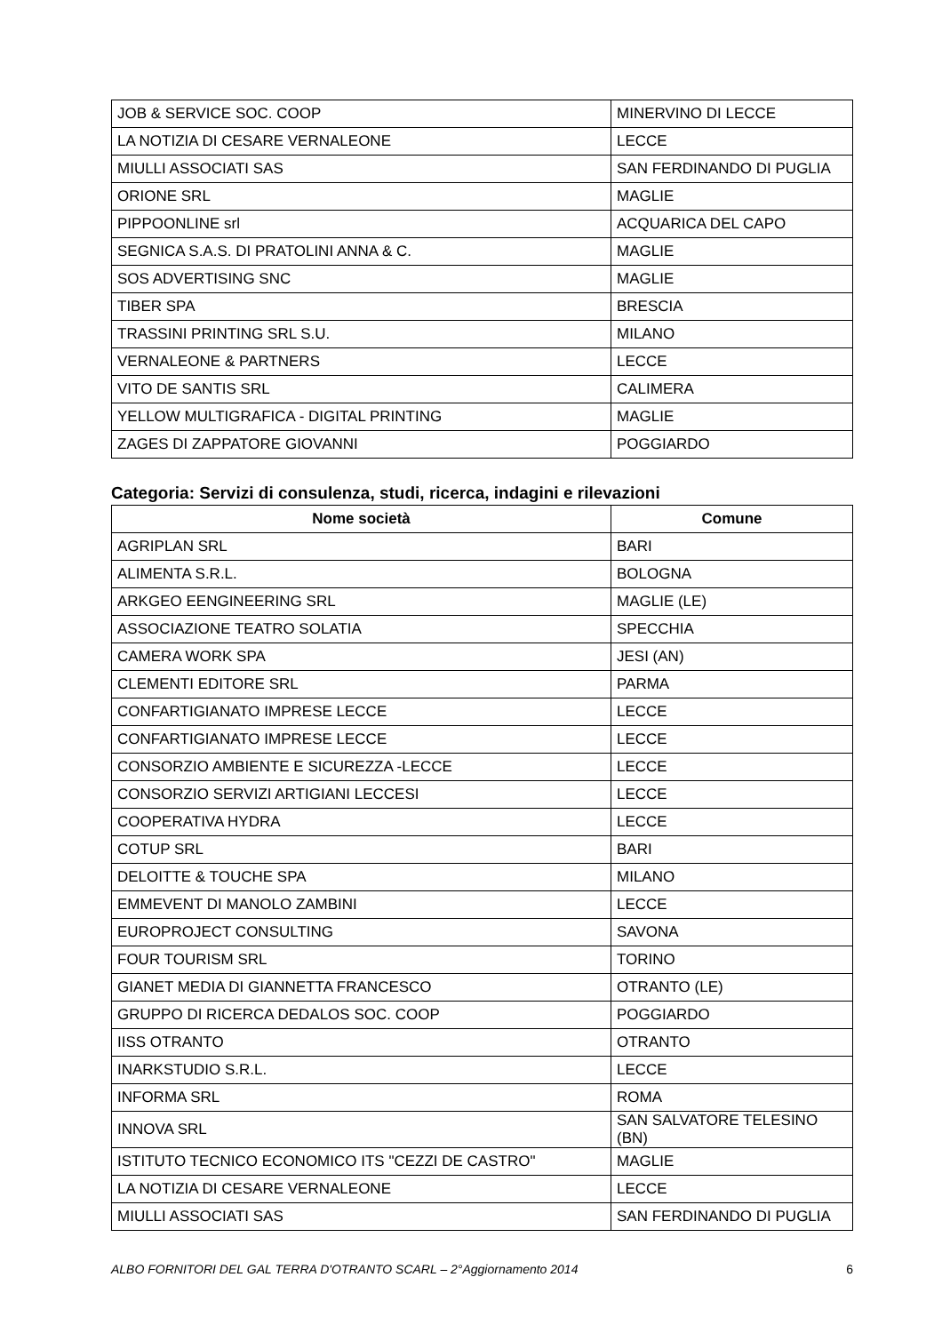| JOB & SERVICE SOC. COOP | MINERVINO DI LECCE |
| LA NOTIZIA DI CESARE VERNALEONE | LECCE |
| MIULLI ASSOCIATI SAS | SAN FERDINANDO DI PUGLIA |
| ORIONE SRL | MAGLIE |
| PIPPOONLINE srl | ACQUARICA DEL CAPO |
| SEGNICA S.A.S. DI PRATOLINI ANNA & C. | MAGLIE |
| SOS ADVERTISING SNC | MAGLIE |
| TIBER SPA | BRESCIA |
| TRASSINI PRINTING SRL S.U. | MILANO |
| VERNALEONE & PARTNERS | LECCE |
| VITO DE SANTIS SRL | CALIMERA |
| YELLOW MULTIGRAFICA - DIGITAL PRINTING | MAGLIE |
| ZAGES DI ZAPPATORE GIOVANNI | POGGIARDO |
Categoria: Servizi di consulenza, studi, ricerca, indagini e rilevazioni
| Nome società | Comune |
| --- | --- |
| AGRIPLAN SRL | BARI |
| ALIMENTA S.R.L. | BOLOGNA |
| ARKGEO EENGINEERING SRL | MAGLIE (LE) |
| ASSOCIAZIONE TEATRO SOLATIA | SPECCHIA |
| CAMERA WORK SPA | JESI (AN) |
| CLEMENTI EDITORE SRL | PARMA |
| CONFARTIGIANATO IMPRESE LECCE | LECCE |
| CONFARTIGIANATO IMPRESE LECCE | LECCE |
| CONSORZIO AMBIENTE E SICUREZZA -LECCE | LECCE |
| CONSORZIO SERVIZI ARTIGIANI LECCESI | LECCE |
| COOPERATIVA HYDRA | LECCE |
| COTUP SRL | BARI |
| DELOITTE & TOUCHE SPA | MILANO |
| EMMEVENT DI MANOLO ZAMBINI | LECCE |
| EUROPROJECT CONSULTING | SAVONA |
| FOUR TOURISM SRL | TORINO |
| GIANET MEDIA DI GIANNETTA FRANCESCO | OTRANTO (LE) |
| GRUPPO DI RICERCA DEDALOS SOC. COOP | POGGIARDO |
| IISS OTRANTO | OTRANTO |
| INARKSTUDIO S.R.L. | LECCE |
| INFORMA SRL | ROMA |
| INNOVA SRL | SAN SALVATORE TELESINO (BN) |
| ISTITUTO TECNICO ECONOMICO ITS "CEZZI DE CASTRO" | MAGLIE |
| LA NOTIZIA DI CESARE VERNALEONE | LECCE |
| MIULLI ASSOCIATI SAS | SAN FERDINANDO DI PUGLIA |
ALBO FORNITORI DEL GAL TERRA D'OTRANTO SCARL – 2°Aggiornamento 2014 6